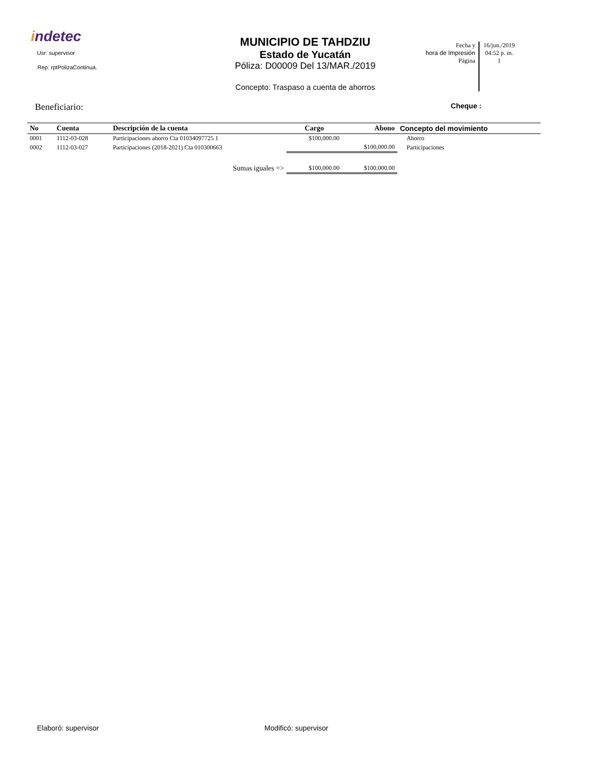indetec
Usr: supervisor
Rep: rptPolizaContinua.
MUNICIPIO DE TAHDZIU
Estado de Yucatán
Póliza: D00009 Del 13/MAR./2019
Concepto: Traspaso a cuenta de ahorros
Fecha y
hora de Impresión
Página
16/jun./2019
04:52 p. m.
1
Beneficiario: Cheque :
| No | Cuenta | Descripción de la cuenta | Cargo | Abono | Concepto del movimiento |
| --- | --- | --- | --- | --- | --- |
| 0001 | 1112-03-028 | Participaciones ahorro Cta 01034097725 1 | $100,000.00 | | Ahorro |
| 0002 | 1112-03-027 | Participaciones (2018-2021) Cta 010300663 | | $100,000.00 | Participaciones |
| Sumas iguales => | | | $100,000.00 | $100,000.00 | |
Elaboró: supervisor Modificó: supervisor